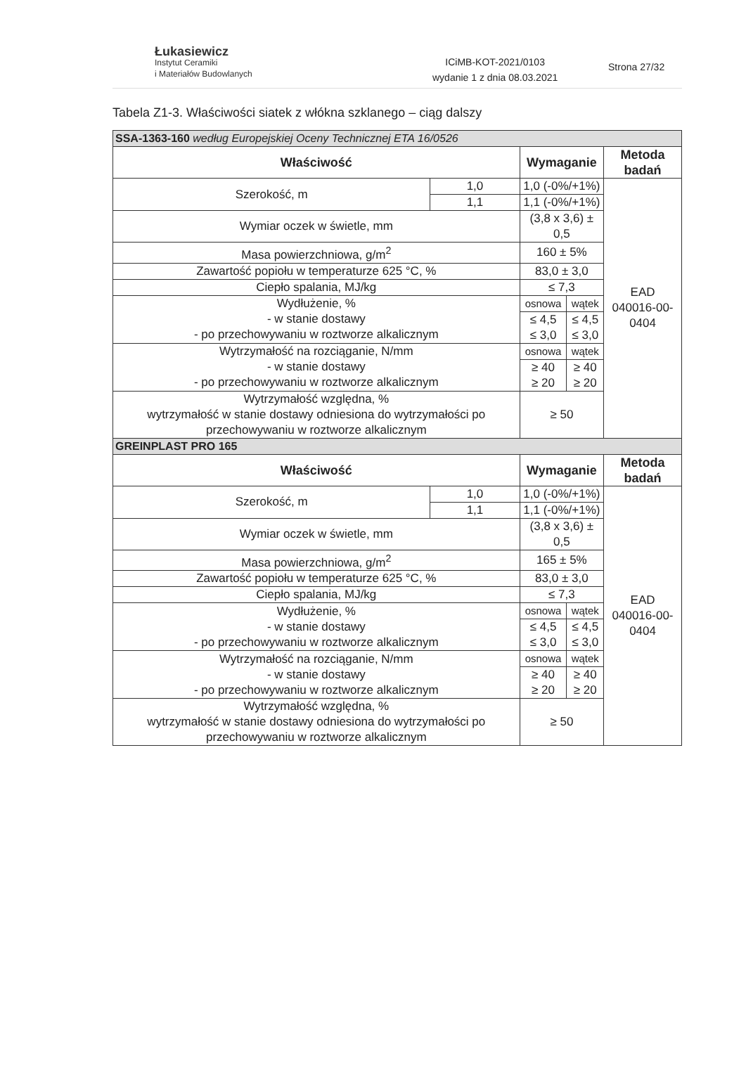Łukasiewicz
Instytut Ceramiki
i Materiałów Budowlanych
ICiMB-KOT-2021/0103
wydanie 1 z dnia 08.03.2021
Strona 27/32
Tabela Z1-3. Właściwości siatek z włókna szklanego – ciąg dalszy
| SSA-1363-160 według Europejskiej Oceny Technicznej ETA 16/0526 | | | | |
| Właściwość | | Wymaganie | | Metoda badań |
| Szerokość, m | 1,0 | 1,0 (-0%/+1%) | | EAD 040016-00-0404 |
| | 1,1 | 1,1 (-0%/+1%) | | |
| Wymiar oczek w świetle, mm | | (3,8 x 3,6) ± 0,5 | | |
| Masa powierzchniowa, g/m<sup>2</sup> | | 160 ± 5% | | |
| Zawartość popiołu w temperaturze 625 °C, % | | 83,0 ± 3,0 | | |
| Ciepło spalania, MJ/kg | | ≤ 7,3 | | |
| Wydłużenie, % - w stanie dostawy - po przechowywaniu w roztworze alkalicznym | | osnowa | wątek | |
| | | ≤ 4,5 ≤ 3,0 | ≤ 4,5 ≤ 3,0 | |
| Wytrzymałość na rozciąganie, N/mm - w stanie dostawy - po przechowywaniu w roztworze alkalicznym | | osnowa | wątek | |
| | | ≥ 40 ≥ 20 | ≥ 40 ≥ 20 | |
| Wytrzymałość względna, % wytrzymałość w stanie dostawy odniesiona do wytrzymałości po przechowywaniu w roztworze alkalicznym | | ≥ 50 | | |
| GREINPLAST PRO 165 | | | | |
| Właściwość | | Wymaganie | | Metoda badań |
| Szerokość, m | 1,0 | 1,0 (-0%/+1%) | | EAD 040016-00-0404 |
| | 1,1 | 1,1 (-0%/+1%) | | |
| Wymiar oczek w świetle, mm | | (3,8 x 3,6) ± 0,5 | | |
| Masa powierzchniowa, g/m<sup>2</sup> | | 165 ± 5% | | |
| Zawartość popiołu w temperaturze 625 °C, % | | 83,0 ± 3,0 | | |
| Ciepło spalania, MJ/kg | | ≤ 7,3 | | |
| Wydłużenie, % - w stanie dostawy - po przechowywaniu w roztworze alkalicznym | | osnowa | wątek | |
| | | ≤ 4,5 ≤ 3,0 | ≤ 4,5 ≤ 3,0 | |
| Wytrzymałość na rozciąganie, N/mm - w stanie dostawy - po przechowywaniu w roztworze alkalicznym | | osnowa | wątek | |
| | | ≥ 40 ≥ 20 | ≥ 40 ≥ 20 | |
| Wytrzymałość względna, % wytrzymałość w stanie dostawy odniesiona do wytrzymałości po przechowywaniu w roztworze alkalicznym | | ≥ 50 | | |